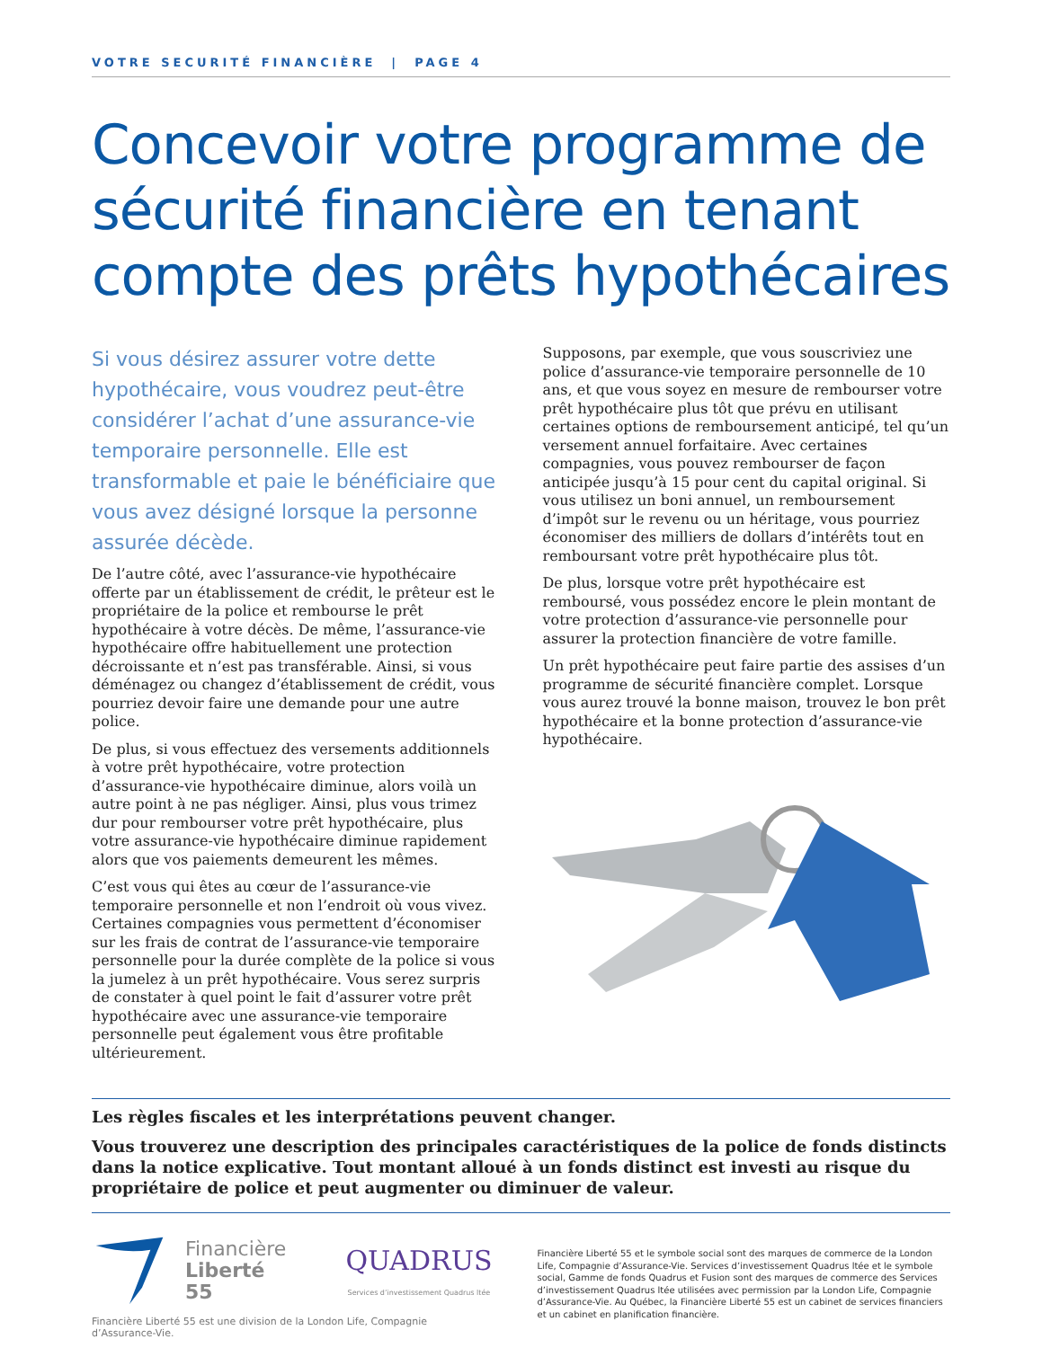VOTRE SECURITÉ FINANCIÈRE | PAGE 4
Concevoir votre programme de sécurité financière en tenant compte des prêts hypothécaires
Si vous désirez assurer votre dette hypothécaire, vous voudrez peut-être considérer l’achat d’une assurance-vie temporaire personnelle. Elle est transformable et paie le bénéficiaire que vous avez désigné lorsque la personne assurée décède.
De l’autre côté, avec l’assurance-vie hypothécaire offerte par un établissement de crédit, le prêteur est le propriétaire de la police et rembourse le prêt hypothécaire à votre décès. De même, l’assurance-vie hypothécaire offre habituellement une protection décroissante et n’est pas transférable. Ainsi, si vous déménagez ou changez d’établissement de crédit, vous pourriez devoir faire une demande pour une autre police.
De plus, si vous effectuez des versements additionnels à votre prêt hypothécaire, votre protection d’assurance-vie hypothécaire diminue, alors voilà un autre point à ne pas négliger. Ainsi, plus vous trimez dur pour rembourser votre prêt hypothécaire, plus votre assurance-vie hypothécaire diminue rapidement alors que vos paiements demeurent les mêmes.
C’est vous qui êtes au cœur de l’assurance-vie temporaire personnelle et non l’endroit où vous vivez. Certaines compagnies vous permettent d’économiser sur les frais de contrat de l’assurance-vie temporaire personnelle pour la durée complète de la police si vous la jumelez à un prêt hypothécaire. Vous serez surpris de constater à quel point le fait d’assurer votre prêt hypothécaire avec une assurance-vie temporaire personnelle peut également vous être profitable ultérieurement.
Supposons, par exemple, que vous souscriviez une police d’assurance-vie temporaire personnelle de 10 ans, et que vous soyez en mesure de rembourser votre prêt hypothécaire plus tôt que prévu en utilisant certaines options de remboursement anticipé, tel qu’un versement annuel forfaitaire. Avec certaines compagnies, vous pouvez rembourser de façon anticipée jusqu’à 15 pour cent du capital original. Si vous utilisez un boni annuel, un remboursement d’impôt sur le revenu ou un héritage, vous pourriez économiser des milliers de dollars d’intérêts tout en remboursant votre prêt hypothécaire plus tôt.
De plus, lorsque votre prêt hypothécaire est remboursé, vous possédez encore le plein montant de votre protection d’assurance-vie personnelle pour assurer la protection financière de votre famille.
Un prêt hypothécaire peut faire partie des assises d’un programme de sécurité financière complet. Lorsque vous aurez trouvé la bonne maison, trouvez le bon prêt hypothécaire et la bonne protection d’assurance-vie hypothécaire.
Les règles fiscales et les interprétations peuvent changer.
Vous trouverez une description des principales caractéristiques de la police de fonds distincts dans la notice explicative. Tout montant alloué à un fonds distinct est investi au risque du propriétaire de police et peut augmenter ou diminuer de valeur.
Financière
Liberté 55
QUADRUS
Services d’investissement Quadrus ltée
Financière Liberté 55 est une division de la London Life, Compagnie d’Assurance-Vie.
Financière Liberté 55 et le symbole social sont des marques de commerce de la London Life, Compagnie d’Assurance-Vie. Services d’investissement Quadrus ltée et le symbole social, Gamme de fonds Quadrus et Fusion sont des marques de commerce des Services d’investissement Quadrus ltée utilisées avec permission par la London Life, Compagnie d’Assurance-Vie. Au Québec, la Financière Liberté 55 est un cabinet de services financiers et un cabinet en planification financière.